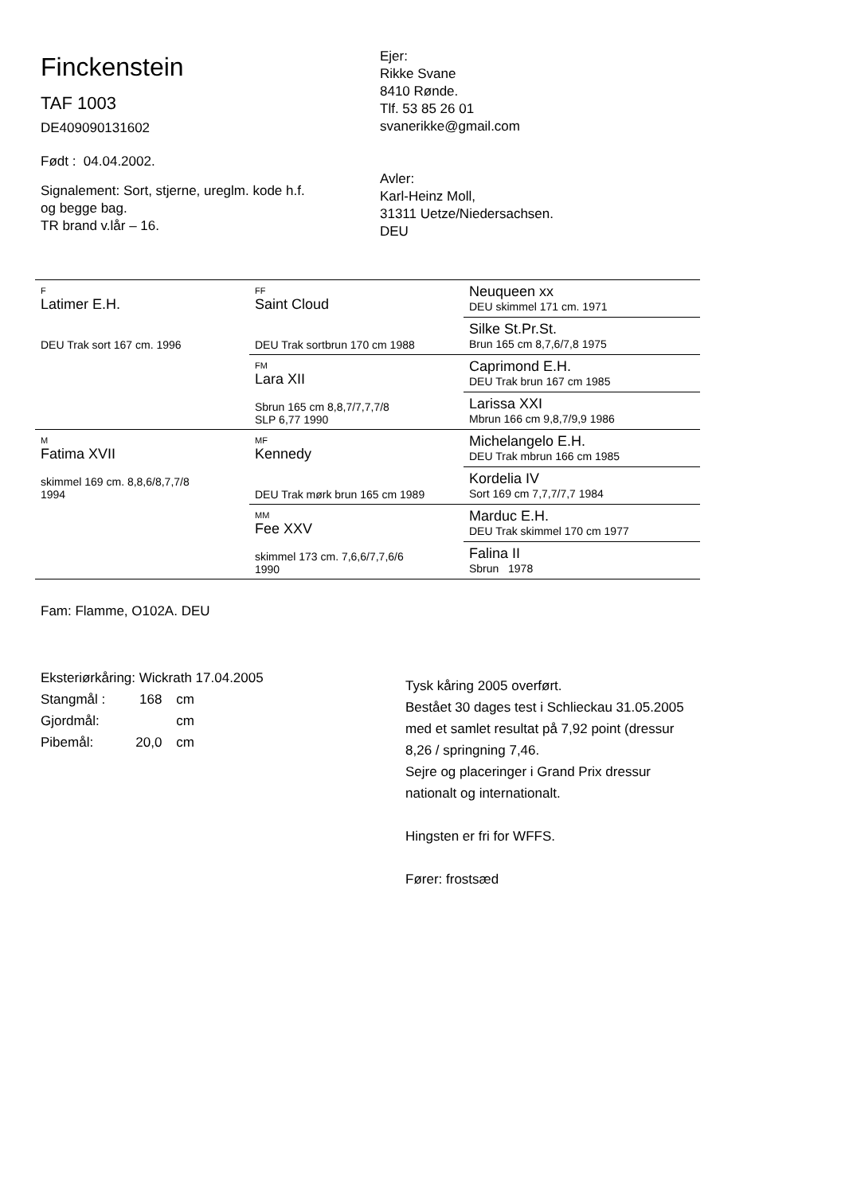Finckenstein
TAF 1003
DE409090131602
Født : 04.04.2002.
Signalement: Sort, stjerne, ureglm. kode h.f.
og begge bag.
TR brand v.lår – 16.
Ejer:
Rikke Svane
8410 Rønde.
Tlf. 53 85 26 01
svanerikke@gmail.com
Avler:
Karl-Heinz Moll,
31311 Uetze/Niedersachsen.
DEU
| F Latimer E.H. DEU Trak sort 167 cm. 1996 | FF Saint Cloud DEU Trak sortbrun 170 cm 1988 | Neuqueen xx DEU skimmel 171 cm. 1971 |
| | | Silke St.Pr.St. Brun 165 cm 8,7,6/7,8 1975 |
| | FM Lara XII Sbrun 165 cm 8,8,7/7,7,7/8 SLP 6,77 1990 | Caprimond E.H. DEU Trak brun 167 cm 1985 |
| | | Larissa XXI Mbrun 166 cm 9,8,7/9,9 1986 |
| M Fatima XVII skimmel 169 cm. 8,8,6/8,7,7/8 1994 | MF Kennedy DEU Trak mørk brun 165 cm 1989 | Michelangelo E.H. DEU Trak mbrun 166 cm 1985 |
| | | Kordelia IV Sort 169 cm 7,7,7/7,7 1984 |
| | MM Fee XXV skimmel 173 cm. 7,6,6/7,7,6/6 1990 | Marduc E.H. DEU Trak skimmel 170 cm 1977 |
| | | Falina II Sbrun 1978 |
Fam: Flamme, O102A. DEU
Eksteriørkåring: Wickrath 17.04.2005
| Stangmål : | 168 | cm |
| Gjordmål: | | cm |
| Pibemål: | 20,0 | cm |
Tysk kåring 2005 overført.
Bestået 30 dages test i Schlieckau 31.05.2005
med et samlet resultat på 7,92 point (dressur
8,26 / springning 7,46.
Sejre og placeringer i Grand Prix dressur
nationalt og internationalt.
Hingsten er fri for WFFS.
Fører: frostsæd